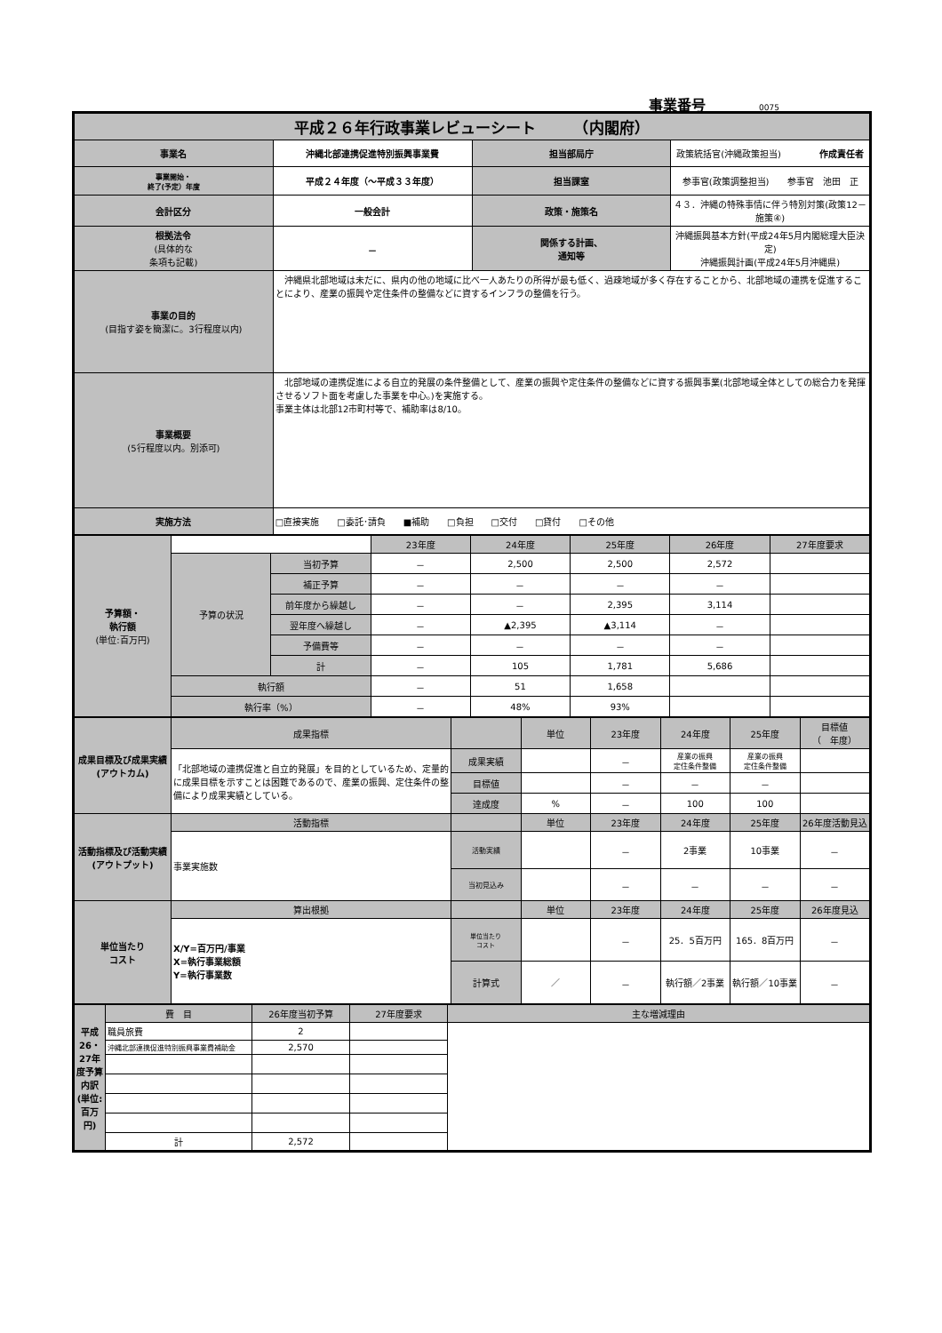事業番号 0075
| 平成２６年行政事業レビューシート （内閣府） | | | |
| 事業名 | 沖縄北部連携促進特別振興事業費 | 担当部局庁 | 政策統括官(沖縄政策担当) 作成責任者 |
| 事業開始・ 終了(予定）年度 | 平成２４年度（～平成３３年度） | 担当課室 | 参事官(政策調整担当) 参事官 池田 正 |
| 会計区分 | 一般会計 | 政策・施策名 | ４３．沖縄の特殊事情に伴う特別対策(政策12－施策④) |
| 根拠法令 (具体的な 条項も記載) | － | 関係する計画、 通知等 | 沖縄振興基本方針(平成24年5月内閣総理大臣決定) 沖縄振興計画(平成24年5月沖縄県) |
| 事業の目的 (目指す姿を簡潔に。3行程度以内) | 沖縄県北部地域は未だに、県内の他の地域に比べ一人あたりの所得が最も低く、過疎地域が多く存在することから、北部地域の連携を促進することにより、産業の振興や定住条件の整備などに資するインフラの整備を行う。 | | |
| 事業概要 (5行程度以内。別添可) | 北部地域の連携促進による自立的発展の条件整備として、産業の振興や定住条件の整備などに資する振興事業(北部地域全体としての総合力を発揮させるソフト面を考慮した事業を中心。)を実施する。 事業主体は北部12市町村等で、補助率は8/10。 | | |
| 実施方法 | □直接実施 □委託･請負 ■補助 □負担 □交付 □貸付 □その他 | | |
| 予算額・ 執行額 (単位:百万円) | | | 23年度 | 24年度 | 25年度 | 26年度 | 27年度要求 |
| | 予算の状況 | 当初予算 | － | 2,500 | 2,500 | 2,572 | |
| | | 補正予算 | － | － | － | － | |
| | | 前年度から繰越し | － | － | 2,395 | 3,114 | |
| | | 翌年度へ繰越し | － | ▲2,395 | ▲3,114 | － | |
| | | 予備費等 | － | － | － | － | |
| | | 計 | － | 105 | 1,781 | 5,686 | |
| | 執行額 | | － | 51 | 1,658 | | |
| | 執行率（%） | | － | 48% | 93% | | |
| 成果目標及び成果実績 (アウトカム) | 成果指標 | | 単位 | 23年度 | 24年度 | 25年度 | 目標値 （ 年度） |
| | 「北部地域の連携促進と自立的発展」を目的としているため、定量的に成果目標を示すことは困難であるので、産業の振興、定住条件の整備により成果実績としている。 | 成果実績 | | － | 産業の振興 定住条件整備 | 産業の振興 定住条件整備 | |
| | | 目標値 | | － | － | － | |
| | | 達成度 | % | － | 100 | 100 | |
| 活動指標及び活動実績 (アウトプット) | 活動指標 | | 単位 | 23年度 | 24年度 | 25年度 | 26年度活動見込 |
| | 事業実施数 | 活動実績 | | － | 2事業 | 10事業 | － |
| | | 当初見込み | | － | － | － | － |
| 単位当たり コスト | 算出根拠 | | 単位 | 23年度 | 24年度 | 25年度 | 26年度見込 |
| | X/Y=百万円/事業 X=執行事業総額 Y=執行事業数 | 単位当たり コスト | | － | 25．5百万円 | 165．8百万円 | － |
| | | 計算式 | ／ | － | 執行額／2事業 | 執行額／10事業 | － |
| 平成26・27年度予算内訳(単位:百万円) | 費 目 | 26年度当初予算 | 27年度要求 | 主な増減理由 |
| | 職員旅費 | 2 | | |
| | 沖縄北部連携促進特別振興事業費補助金 | 2,570 | | |
| | 計 | 2,572 | | |